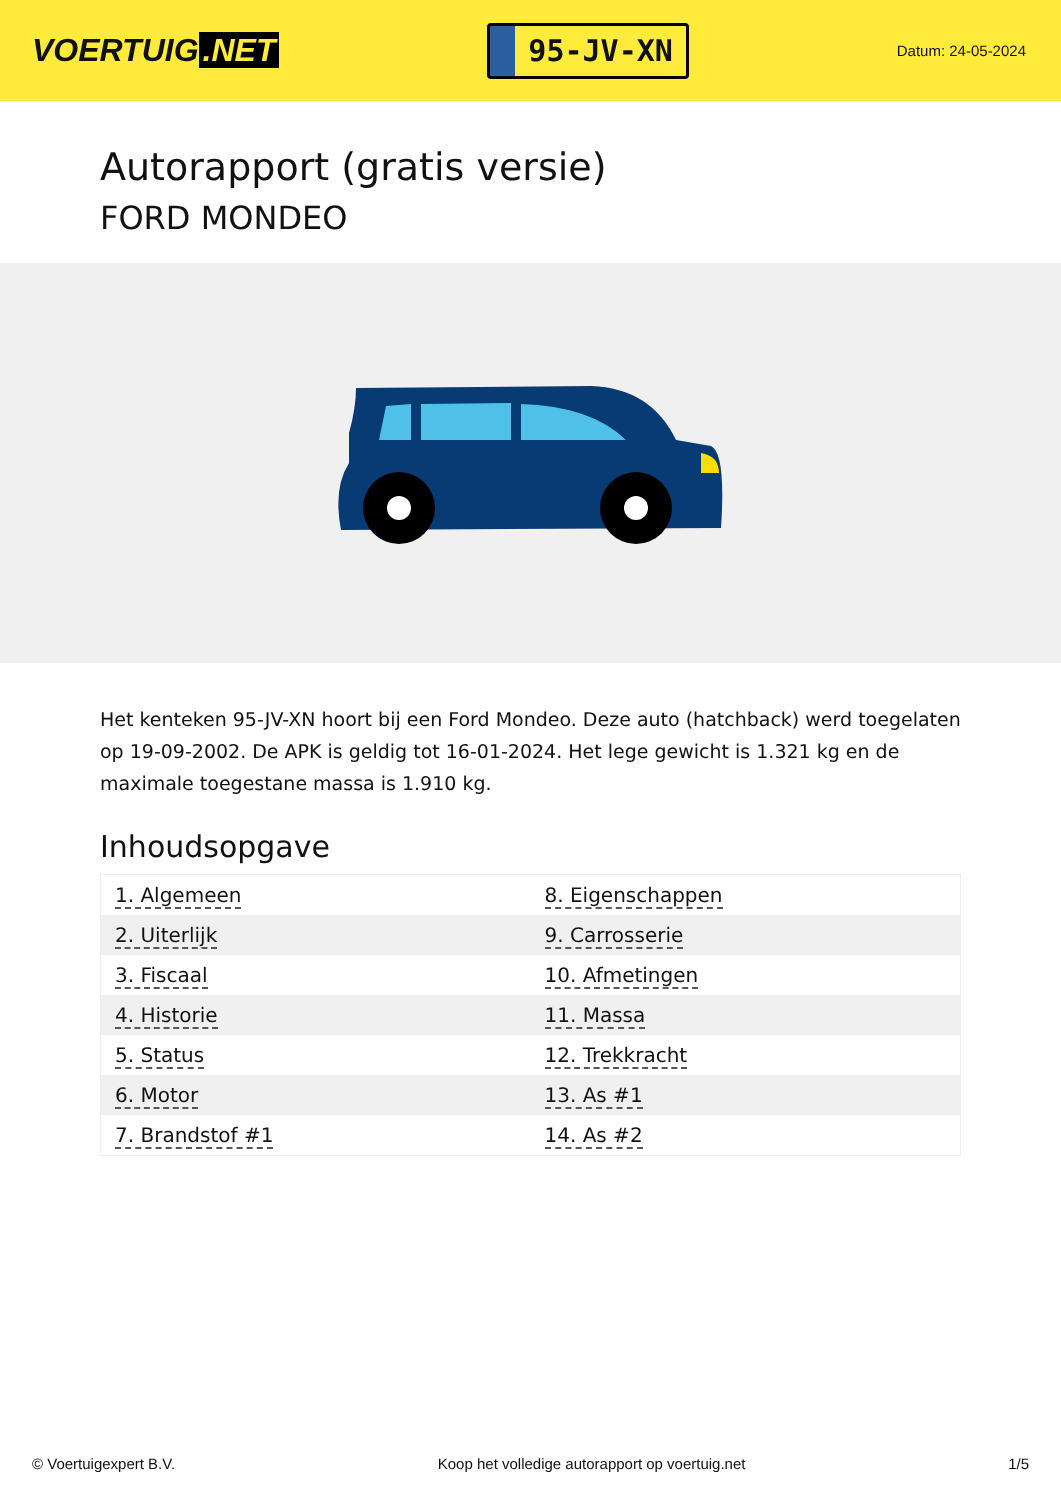VOERTUIG.NET
95-JV-XN
Datum: 24-05-2024
Autorapport (gratis versie)
FORD MONDEO
Het kenteken 95-JV-XN hoort bij een Ford Mondeo. Deze auto (hatchback) werd toegelaten op 19-09-2002. De APK is geldig tot 16-01-2024. Het lege gewicht is 1.321 kg en de maximale toegestane massa is 1.910 kg.
Inhoudsopgave
| 1. Algemeen | 8. Eigenschappen |
| 2. Uiterlijk | 9. Carrosserie |
| 3. Fiscaal | 10. Afmetingen |
| 4. Historie | 11. Massa |
| 5. Status | 12. Trekkracht |
| 6. Motor | 13. As #1 |
| 7. Brandstof #1 | 14. As #2 |
© Voertuigexpert B.V. Koop het volledige autorapport op voertuig.net 1/5